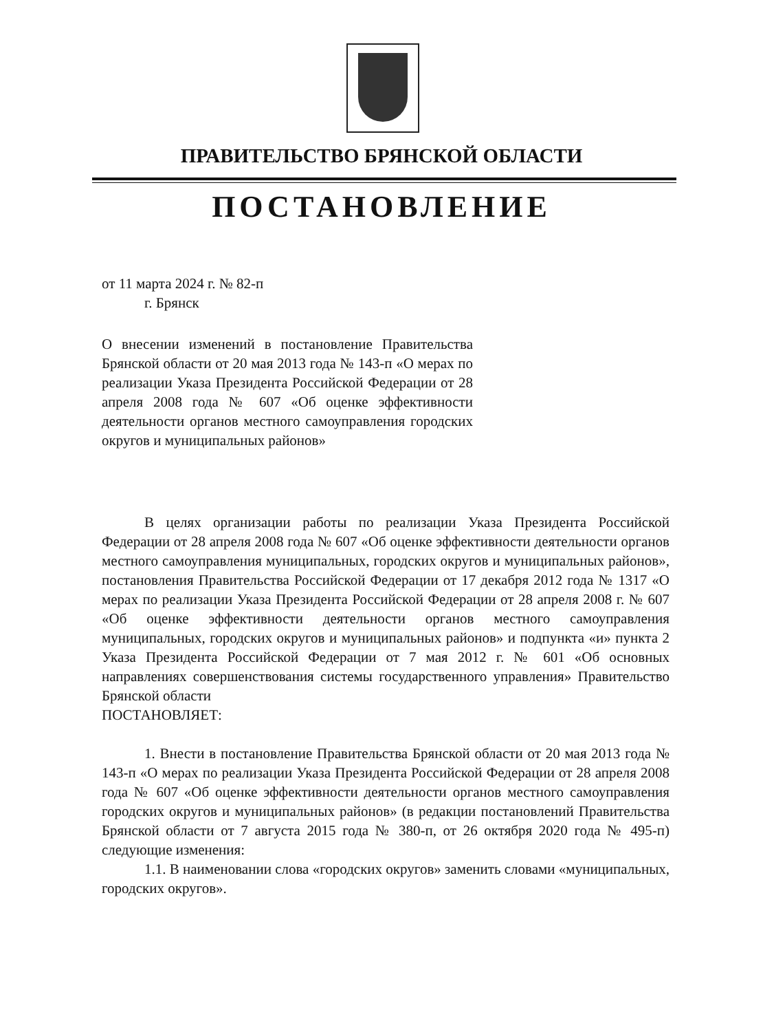ПРАВИТЕЛЬСТВО БРЯНСКОЙ ОБЛАСТИ
ПОСТАНОВЛЕНИЕ
от 11 марта 2024 г. № 82-п
г. Брянск
О внесении изменений в постановление Правительства Брянской области от 20 мая 2013 года № 143-п «О мерах по реализации Указа Президента Российской Федерации от 28 апреля 2008 года № 607 «Об оценке эффективности деятельности органов местного самоуправления городских округов и муниципальных районов»
В целях организации работы по реализации Указа Президента Российской Федерации от 28 апреля 2008 года № 607 «Об оценке эффективности деятельности органов местного самоуправления муниципальных, городских округов и муниципальных районов», постановления Правительства Российской Федерации от 17 декабря 2012 года № 1317 «О мерах по реализации Указа Президента Российской Федерации от 28 апреля 2008 г. № 607 «Об оценке эффективности деятельности органов местного самоуправления муниципальных, городских округов и муниципальных районов» и подпункта «и» пункта 2 Указа Президента Российской Федерации от 7 мая 2012 г. № 601 «Об основных направлениях совершенствования системы государственного управления» Правительство Брянской области
ПОСТАНОВЛЯЕТ:
1. Внести в постановление Правительства Брянской области от 20 мая 2013 года № 143-п «О мерах по реализации Указа Президента Российской Федерации от 28 апреля 2008 года № 607 «Об оценке эффективности деятельности органов местного самоуправления городских округов и муниципальных районов» (в редакции постановлений Правительства Брянской области от 7 августа 2015 года № 380-п, от 26 октября 2020 года № 495-п) следующие изменения:
1.1. В наименовании слова «городских округов» заменить словами «муниципальных, городских округов».